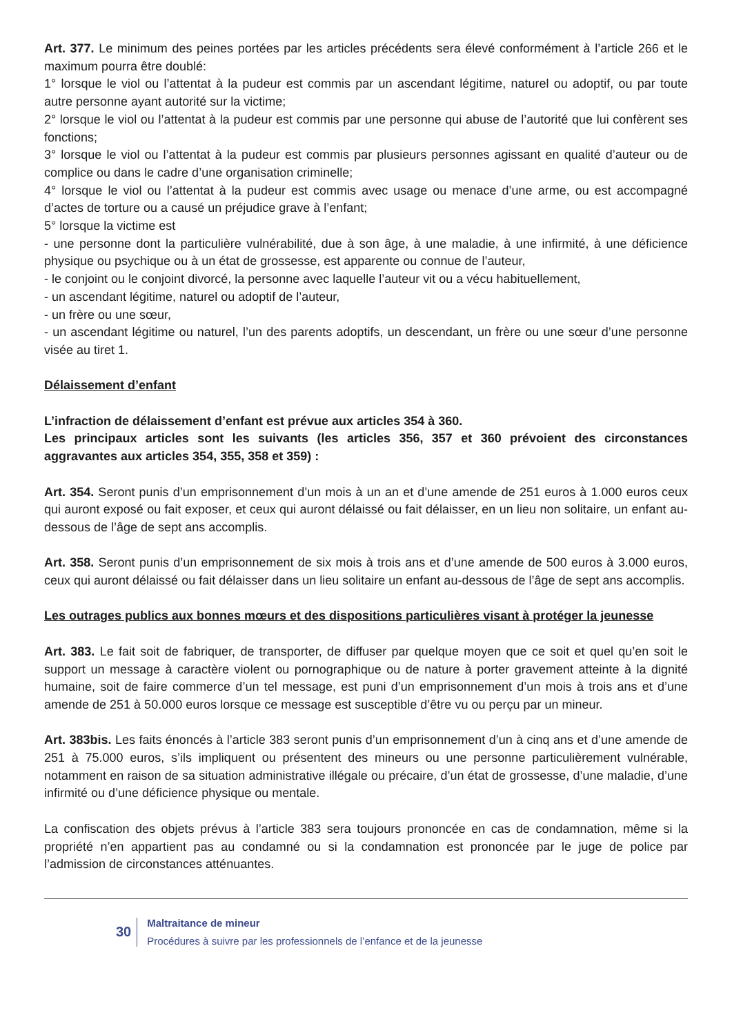Art. 377. Le minimum des peines portées par les articles précédents sera élevé conformément à l’article 266 et le maximum pourra être doublé:
1° lorsque le viol ou l’attentat à la pudeur est commis par un ascendant légitime, naturel ou adoptif, ou par toute autre personne ayant autorité sur la victime;
2° lorsque le viol ou l’attentat à la pudeur est commis par une personne qui abuse de l’autorité que lui confèrent ses fonctions;
3° lorsque le viol ou l’attentat à la pudeur est commis par plusieurs personnes agissant en qualité d’auteur ou de complice ou dans le cadre d’une organisation criminelle;
4° lorsque le viol ou l’attentat à la pudeur est commis avec usage ou menace d’une arme, ou est accompagné d’actes de torture ou a causé un préjudice grave à l’enfant;
5° lorsque la victime est
- une personne dont la particulière vulnérabilité, due à son âge, à une maladie, à une infirmité, à une déficience physique ou psychique ou à un état de grossesse, est apparente ou connue de l’auteur,
- le conjoint ou le conjoint divorcé, la personne avec laquelle l’auteur vit ou a vécu habituellement,
- un ascendant légitime, naturel ou adoptif de l’auteur,
- un frère ou une sœur,
- un ascendant légitime ou naturel, l’un des parents adoptifs, un descendant, un frère ou une sœur d’une personne visée au tiret 1.
Délaissement d’enfant
L’infraction de délaissement d’enfant est prévue aux articles 354 à 360.
Les principaux articles sont les suivants (les articles 356, 357 et 360 prévoient des circonstances aggravantes aux articles 354, 355, 358 et 359) :
Art. 354. Seront punis d’un emprisonnement d’un mois à un an et d’une amende de 251 euros à 1.000 euros ceux qui auront exposé ou fait exposer, et ceux qui auront délaissé ou fait délaisser, en un lieu non solitaire, un enfant au-dessous de l’âge de sept ans accomplis.
Art. 358. Seront punis d’un emprisonnement de six mois à trois ans et d’une amende de 500 euros à 3.000 euros, ceux qui auront délaissé ou fait délaisser dans un lieu solitaire un enfant au-dessous de l’âge de sept ans accomplis.
Les outrages publics aux bonnes mœurs et des dispositions particulières visant à protéger la jeunesse
Art. 383. Le fait soit de fabriquer, de transporter, de diffuser par quelque moyen que ce soit et quel qu’en soit le support un message à caractère violent ou pornographique ou de nature à porter gravement atteinte à la dignité humaine, soit de faire commerce d’un tel message, est puni d’un emprisonnement d’un mois à trois ans et d’une amende de 251 à 50.000 euros lorsque ce message est susceptible d’être vu ou perçu par un mineur.
Art. 383bis. Les faits énoncés à l’article 383 seront punis d’un emprisonnement d’un à cinq ans et d’une amende de 251 à 75.000 euros, s’ils impliquent ou présentent des mineurs ou une personne particulièrement vulnérable, notamment en raison de sa situation administrative illégale ou précaire, d’un état de grossesse, d’une maladie, d’une infirmité ou d’une déficience physique ou mentale.
La confiscation des objets prévus à l’article 383 sera toujours prononcée en cas de condamnation, même si la propriété n’en appartient pas au condamné ou si la condamnation est prononcée par le juge de police par l’admission de circonstances atténuantes.
30
Maltraitance de mineur
Procédures à suivre par les professionnels de l’enfance et de la jeunesse